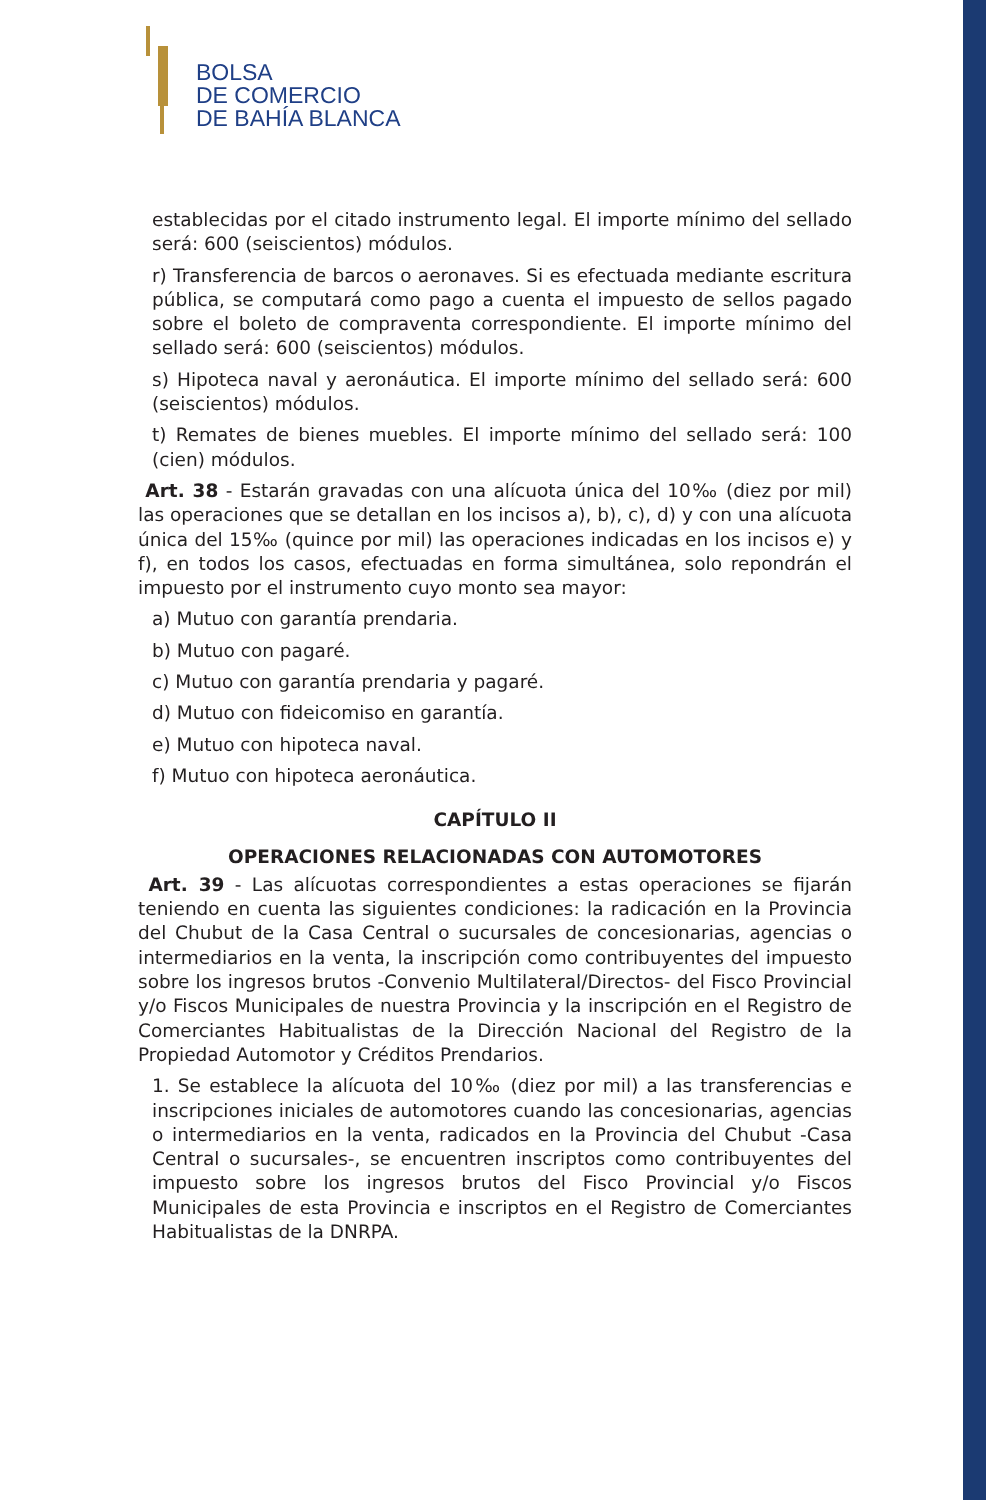BOLSA
DE COMERCIO
DE BAHÍA BLANCA
establecidas por el citado instrumento legal. El importe mínimo del sellado será: 600 (seiscientos) módulos.
r) Transferencia de barcos o aeronaves. Si es efectuada mediante escritura pública, se computará como pago a cuenta el impuesto de sellos pagado sobre el boleto de compraventa correspondiente. El importe mínimo del sellado será: 600 (seiscientos) módulos.
s) Hipoteca naval y aeronáutica. El importe mínimo del sellado será: 600 (seiscientos) módulos.
t) Remates de bienes muebles. El importe mínimo del sellado será: 100 (cien) módulos.
Art. 38 - Estarán gravadas con una alícuota única del 10‰ (diez por mil) las operaciones que se detallan en los incisos a), b), c), d) y con una alícuota única del 15‰ (quince por mil) las operaciones indicadas en los incisos e) y f), en todos los casos, efectuadas en forma simultánea, solo repondrán el impuesto por el instrumento cuyo monto sea mayor:
a) Mutuo con garantía prendaria.
b) Mutuo con pagaré.
c) Mutuo con garantía prendaria y pagaré.
d) Mutuo con fideicomiso en garantía.
e) Mutuo con hipoteca naval.
f) Mutuo con hipoteca aeronáutica.
CAPÍTULO II
OPERACIONES RELACIONADAS CON AUTOMOTORES
Art. 39 - Las alícuotas correspondientes a estas operaciones se fijarán teniendo en cuenta las siguientes condiciones: la radicación en la Provincia del Chubut de la Casa Central o sucursales de concesionarias, agencias o intermediarios en la venta, la inscripción como contribuyentes del impuesto sobre los ingresos brutos -Convenio Multilateral/Directos- del Fisco Provincial y/o Fiscos Municipales de nuestra Provincia y la inscripción en el Registro de Comerciantes Habitualistas de la Dirección Nacional del Registro de la Propiedad Automotor y Créditos Prendarios.
1. Se establece la alícuota del 10‰ (diez por mil) a las transferencias e inscripciones iniciales de automotores cuando las concesionarias, agencias o intermediarios en la venta, radicados en la Provincia del Chubut -Casa Central o sucursales-, se encuentren inscriptos como contribuyentes del impuesto sobre los ingresos brutos del Fisco Provincial y/o Fiscos Municipales de esta Provincia e inscriptos en el Registro de Comerciantes Habitualistas de la DNRPA.